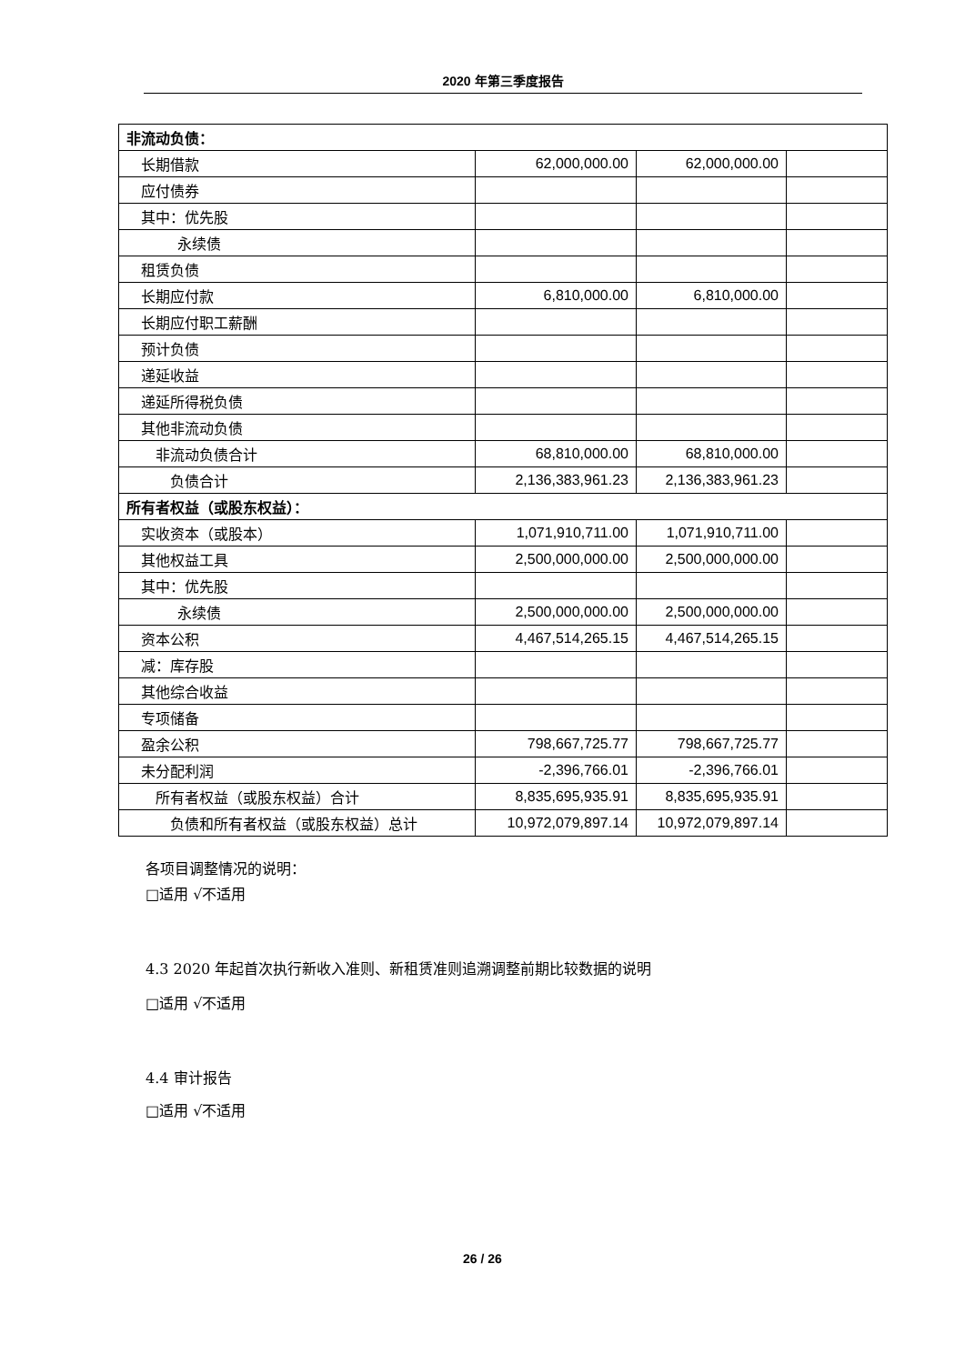2020 年第三季度报告
| 非流动负债： | | | |
| 长期借款 | 62,000,000.00 | 62,000,000.00 | |
| 应付债券 | | | |
| 其中：优先股 | | | |
| 永续债 | | | |
| 租赁负债 | | | |
| 长期应付款 | 6,810,000.00 | 6,810,000.00 | |
| 长期应付职工薪酬 | | | |
| 预计负债 | | | |
| 递延收益 | | | |
| 递延所得税负债 | | | |
| 其他非流动负债 | | | |
| 非流动负债合计 | 68,810,000.00 | 68,810,000.00 | |
| 负债合计 | 2,136,383,961.23 | 2,136,383,961.23 | |
| 所有者权益（或股东权益）： | | | |
| 实收资本（或股本） | 1,071,910,711.00 | 1,071,910,711.00 | |
| 其他权益工具 | 2,500,000,000.00 | 2,500,000,000.00 | |
| 其中：优先股 | | | |
| 永续债 | 2,500,000,000.00 | 2,500,000,000.00 | |
| 资本公积 | 4,467,514,265.15 | 4,467,514,265.15 | |
| 减：库存股 | | | |
| 其他综合收益 | | | |
| 专项储备 | | | |
| 盈余公积 | 798,667,725.77 | 798,667,725.77 | |
| 未分配利润 | -2,396,766.01 | -2,396,766.01 | |
| 所有者权益（或股东权益）合计 | 8,835,695,935.91 | 8,835,695,935.91 | |
| 负债和所有者权益（或股东权益）总计 | 10,972,079,897.14 | 10,972,079,897.14 | |
各项目调整情况的说明：
□适用 √不适用
4.3 2020 年起首次执行新收入准则、新租赁准则追溯调整前期比较数据的说明
□适用 √不适用
4.4 审计报告
□适用 √不适用
26 / 26